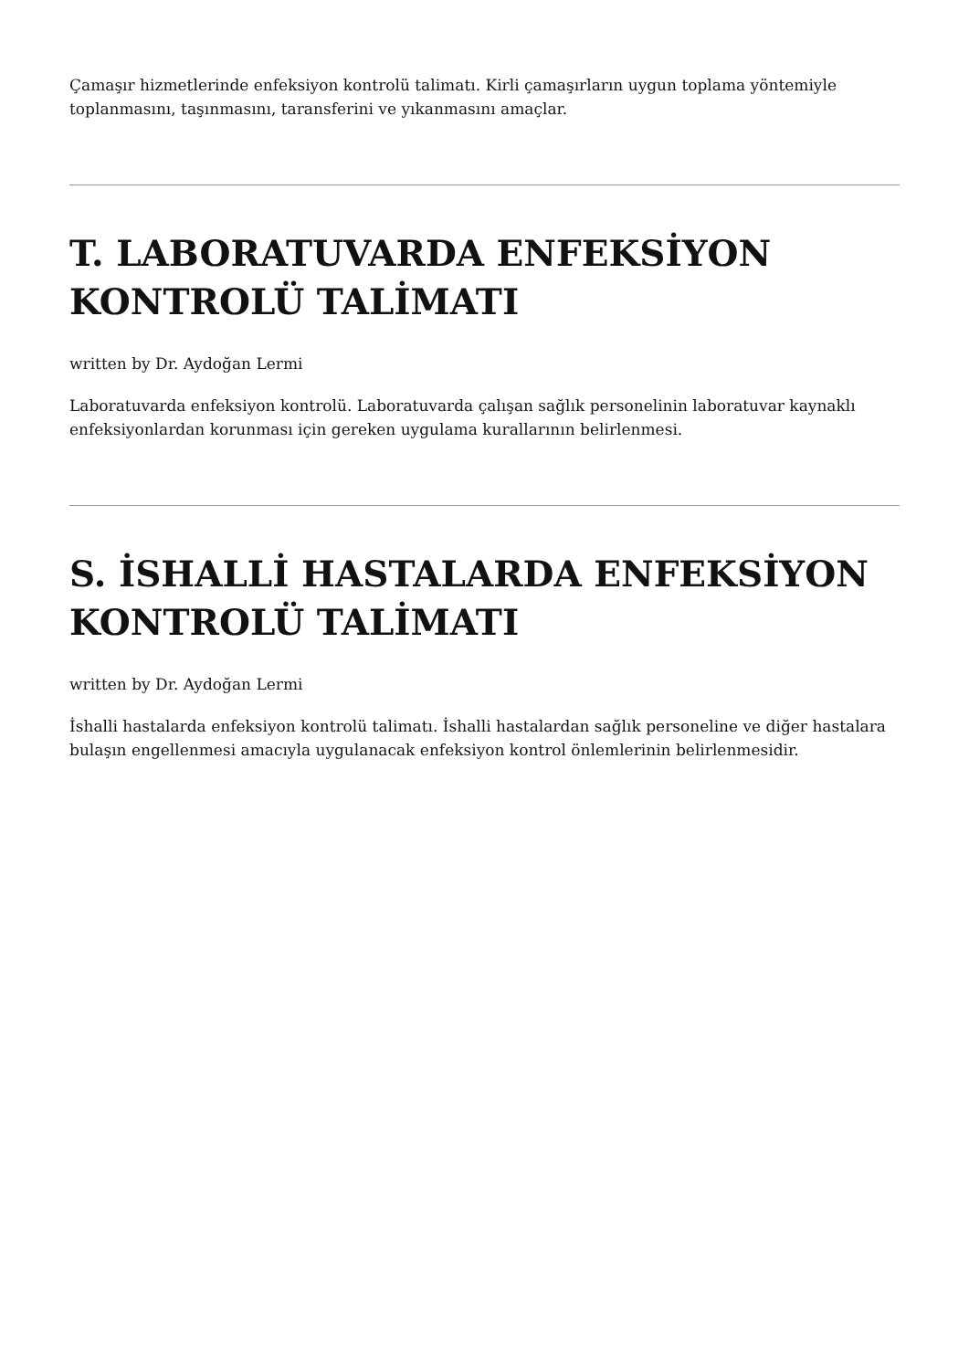Çamaşır hizmetlerinde enfeksiyon kontrolü talimatı. Kirli çamaşırların uygun toplama yöntemiyle toplanmasını, taşınmasını, taransferini ve yıkanmasını amaçlar.
T. LABORATUVARDA ENFEKSİYON KONTROLÜ TALİMATI
written by Dr. Aydoğan Lermi
Laboratuvarda enfeksiyon kontrolü. Laboratuvarda çalışan sağlık personelinin laboratuvar kaynaklı enfeksiyonlardan korunması için gereken uygulama kurallarının belirlenmesi.
S. İSHALLİ HASTALARDA ENFEKSİYON KONTROLÜ TALİMATI
written by Dr. Aydoğan Lermi
İshalli hastalarda enfeksiyon kontrolü talimatı. İshalli hastalardan sağlık personeline ve diğer hastalara bulaşın engellenmesi amacıyla uygulanacak enfeksiyon kontrol önlemlerinin belirlenmesidir.